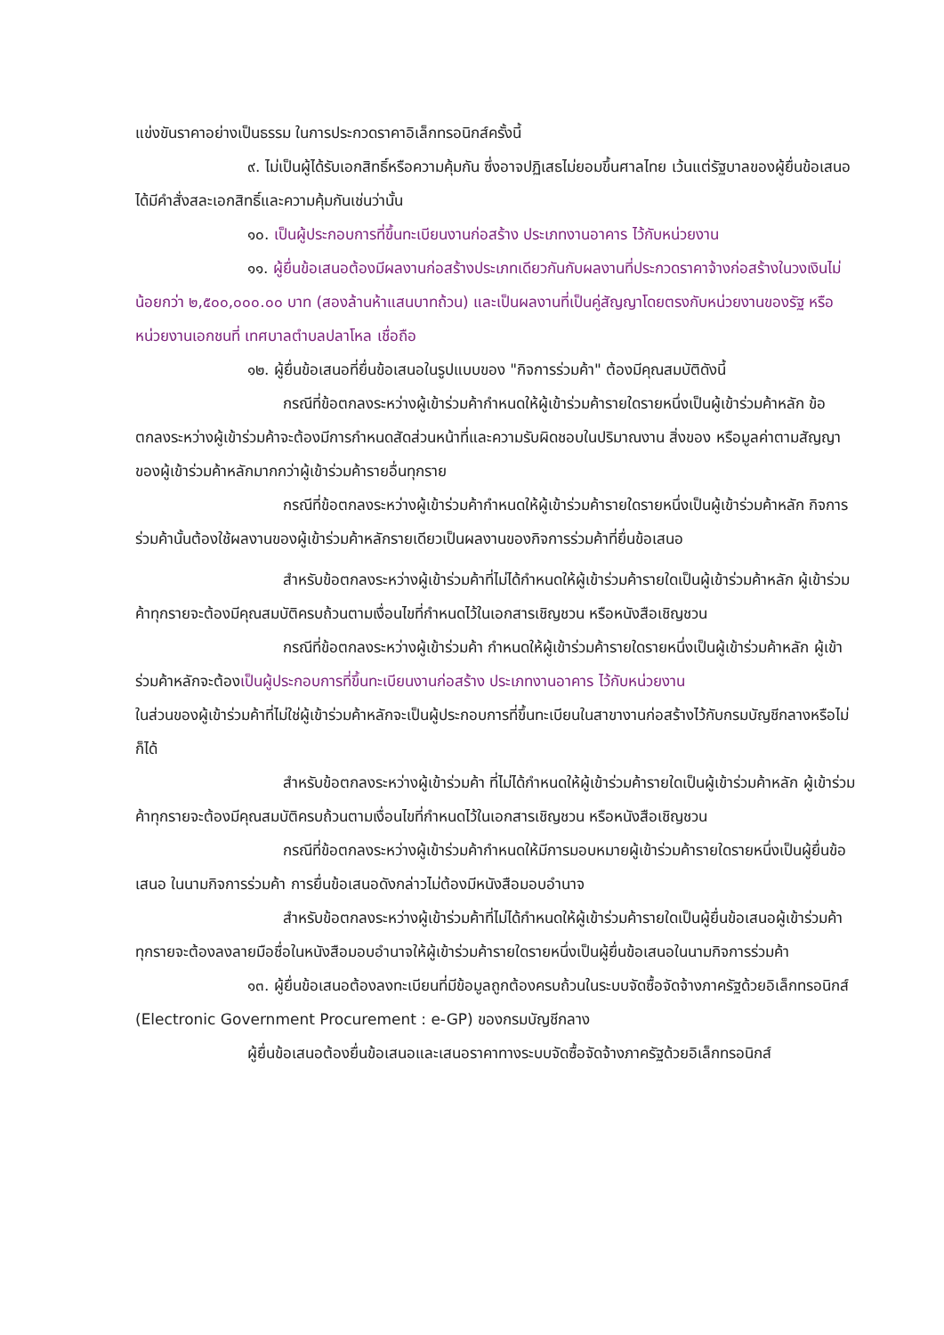แข่งขันราคาอย่างเป็นธรรม ในการประกวดราคาอิเล็กทรอนิกส์ครั้งนี้
๙. ไม่เป็นผู้ได้รับเอกสิทธิ์หรือความคุ้มกัน ซึ่งอาจปฏิเสธไม่ยอมขึ้นศาลไทย เว้นแต่รัฐบาลของผู้ยื่นข้อเสนอได้มีคำสั่งสละเอกสิทธิ์และความคุ้มกันเช่นว่านั้น
๑๐. เป็นผู้ประกอบการที่ขึ้นทะเบียนงานก่อสร้าง ประเภทงานอาคาร ไว้กับหน่วยงาน
๑๑. ผู้ยื่นข้อเสนอต้องมีผลงานก่อสร้างประเภทเดียวกันกับผลงานที่ประกวดราคาจ้างก่อสร้างในวงเงินไม่น้อยกว่า ๒,๕๐๐,๐๐๐.๐๐ บาท (สองล้านห้าแสนบาทถ้วน) และเป็นผลงานที่เป็นคู่สัญญาโดยตรงกับหน่วยงานของรัฐ หรือหน่วยงานเอกชนที่ เทศบาลตำบลปลาโหล เชื่อถือ
๑๒. ผู้ยื่นข้อเสนอที่ยื่นข้อเสนอในรูปแบบของ "กิจการร่วมค้า" ต้องมีคุณสมบัติดังนี้
กรณีที่ข้อตกลงระหว่างผู้เข้าร่วมค้ากำหนดให้ผู้เข้าร่วมค้ารายใดรายหนึ่งเป็นผู้เข้าร่วมค้าหลัก ข้อตกลงระหว่างผู้เข้าร่วมค้าจะต้องมีการกำหนดสัดส่วนหน้าที่และความรับผิดชอบในปริมาณงาน สิ่งของ หรือมูลค่าตามสัญญาของผู้เข้าร่วมค้าหลักมากกว่าผู้เข้าร่วมค้ารายอื่นทุกราย
กรณีที่ข้อตกลงระหว่างผู้เข้าร่วมค้ากำหนดให้ผู้เข้าร่วมค้ารายใดรายหนึ่งเป็นผู้เข้าร่วมค้าหลัก กิจการร่วมค้านั้นต้องใช้ผลงานของผู้เข้าร่วมค้าหลักรายเดียวเป็นผลงานของกิจการร่วมค้าที่ยื่นข้อเสนอ
สำหรับข้อตกลงระหว่างผู้เข้าร่วมค้าที่ไม่ได้กำหนดให้ผู้เข้าร่วมค้ารายใดเป็นผู้เข้าร่วมค้าหลัก ผู้เข้าร่วมค้าทุกรายจะต้องมีคุณสมบัติครบถ้วนตามเงื่อนไขที่กำหนดไว้ในเอกสารเชิญชวน หรือหนังสือเชิญชวน
กรณีที่ข้อตกลงระหว่างผู้เข้าร่วมค้า กำหนดให้ผู้เข้าร่วมค้ารายใดรายหนึ่งเป็นผู้เข้าร่วมค้าหลัก ผู้เข้าร่วมค้าหลักจะต้องเป็นผู้ประกอบการที่ขึ้นทะเบียนงานก่อสร้าง ประเภทงานอาคาร ไว้กับหน่วยงาน
ในส่วนของผู้เข้าร่วมค้าที่ไม่ใช่ผู้เข้าร่วมค้าหลักจะเป็นผู้ประกอบการที่ขึ้นทะเบียนในสาขางานก่อสร้างไว้กับกรมบัญชีกลางหรือไม่ก็ได้
สำหรับข้อตกลงระหว่างผู้เข้าร่วมค้า ที่ไม่ได้กำหนดให้ผู้เข้าร่วมค้ารายใดเป็นผู้เข้าร่วมค้าหลัก ผู้เข้าร่วมค้าทุกรายจะต้องมีคุณสมบัติครบถ้วนตามเงื่อนไขที่กำหนดไว้ในเอกสารเชิญชวน หรือหนังสือเชิญชวน
กรณีที่ข้อตกลงระหว่างผู้เข้าร่วมค้ากำหนดให้มีการมอบหมายผู้เข้าร่วมค้ารายใดรายหนึ่งเป็นผู้ยื่นข้อเสนอ ในนามกิจการร่วมค้า การยื่นข้อเสนอดังกล่าวไม่ต้องมีหนังสือมอบอำนาจ
สำหรับข้อตกลงระหว่างผู้เข้าร่วมค้าที่ไม่ได้กำหนดให้ผู้เข้าร่วมค้ารายใดเป็นผู้ยื่นข้อเสนอผู้เข้าร่วมค้าทุกรายจะต้องลงลายมือชื่อในหนังสือมอบอำนาจให้ผู้เข้าร่วมค้ารายใดรายหนึ่งเป็นผู้ยื่นข้อเสนอในนามกิจการร่วมค้า
๑๓. ผู้ยื่นข้อเสนอต้องลงทะเบียนที่มีข้อมูลถูกต้องครบถ้วนในระบบจัดซื้อจัดจ้างภาครัฐด้วยอิเล็กทรอนิกส์ (Electronic Government Procurement : e-GP) ของกรมบัญชีกลาง
ผู้ยื่นข้อเสนอต้องยื่นข้อเสนอและเสนอราคาทางระบบจัดซื้อจัดจ้างภาครัฐด้วยอิเล็กทรอนิกส์